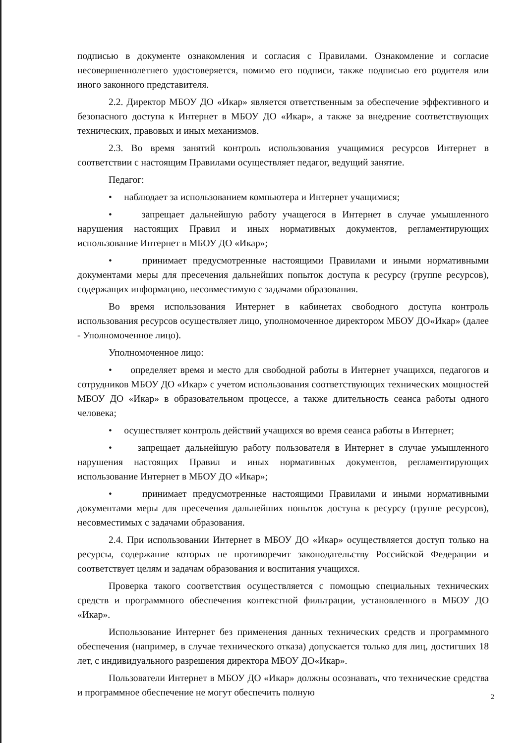подписью в документе ознакомления и согласия с Правилами. Ознакомление и согласие несовершеннолетнего удостоверяется, помимо его подписи, также подписью его родителя или иного законного представителя.
2.2. Директор МБОУ ДО «Икар» является ответственным за обеспечение эффективного и безопасного доступа к Интернет в МБОУ ДО «Икар», а также за внедрение соответствующих технических, правовых и иных механизмов.
2.3. Во время занятий контроль использования учащимися ресурсов Интернет в соответствии с настоящим Правилами осуществляет педагог, ведущий занятие.
Педагог:
• наблюдает за использованием компьютера и Интернет учащимися;
• запрещает дальнейшую работу учащегося в Интернет в случае умышленного нарушения настоящих Правил и иных нормативных документов, регламентирующих использование Интернет в МБОУ ДО «Икар»;
• принимает предусмотренные настоящими Правилами и иными нормативными документами меры для пресечения дальнейших попыток доступа к ресурсу (группе ресурсов), содержащих информацию, несовместимую с задачами образования.
Во время использования Интернет в кабинетах свободного доступа контроль использования ресурсов осуществляет лицо, уполномоченное директором МБОУ ДО«Икар» (далее - Уполномоченное лицо).
Уполномоченное лицо:
• определяет время и место для свободной работы в Интернет учащихся, педагогов и сотрудников МБОУ ДО «Икар» с учетом использования соответствующих технических мощностей МБОУ ДО «Икар» в образовательном процессе, а также длительность сеанса работы одного человека;
• осуществляет контроль действий учащихся во время сеанса работы в Интернет;
• запрещает дальнейшую работу пользователя в Интернет в случае умышленного нарушения настоящих Правил и иных нормативных документов, регламентирующих использование Интернет в МБОУ ДО «Икар»;
• принимает предусмотренные настоящими Правилами и иными нормативными документами меры для пресечения дальнейших попыток доступа к ресурсу (группе ресурсов), несовместимых с задачами образования.
2.4. При использовании Интернет в МБОУ ДО «Икар» осуществляется доступ только на ресурсы, содержание которых не противоречит законодательству Российской Федерации и соответствует целям и задачам образования и воспитания учащихся.
Проверка такого соответствия осуществляется с помощью специальных технических средств и программного обеспечения контекстной фильтрации, установленного в МБОУ ДО «Икар».
Использование Интернет без применения данных технических средств и программного обеспечения (например, в случае технического отказа) допускается только для лиц, достигших 18 лет, с индивидуального разрешения директора МБОУ ДО«Икар».
Пользователи Интернет в МБОУ ДО «Икар» должны осознавать, что технические средства и программное обеспечение не могут обеспечить полную
2